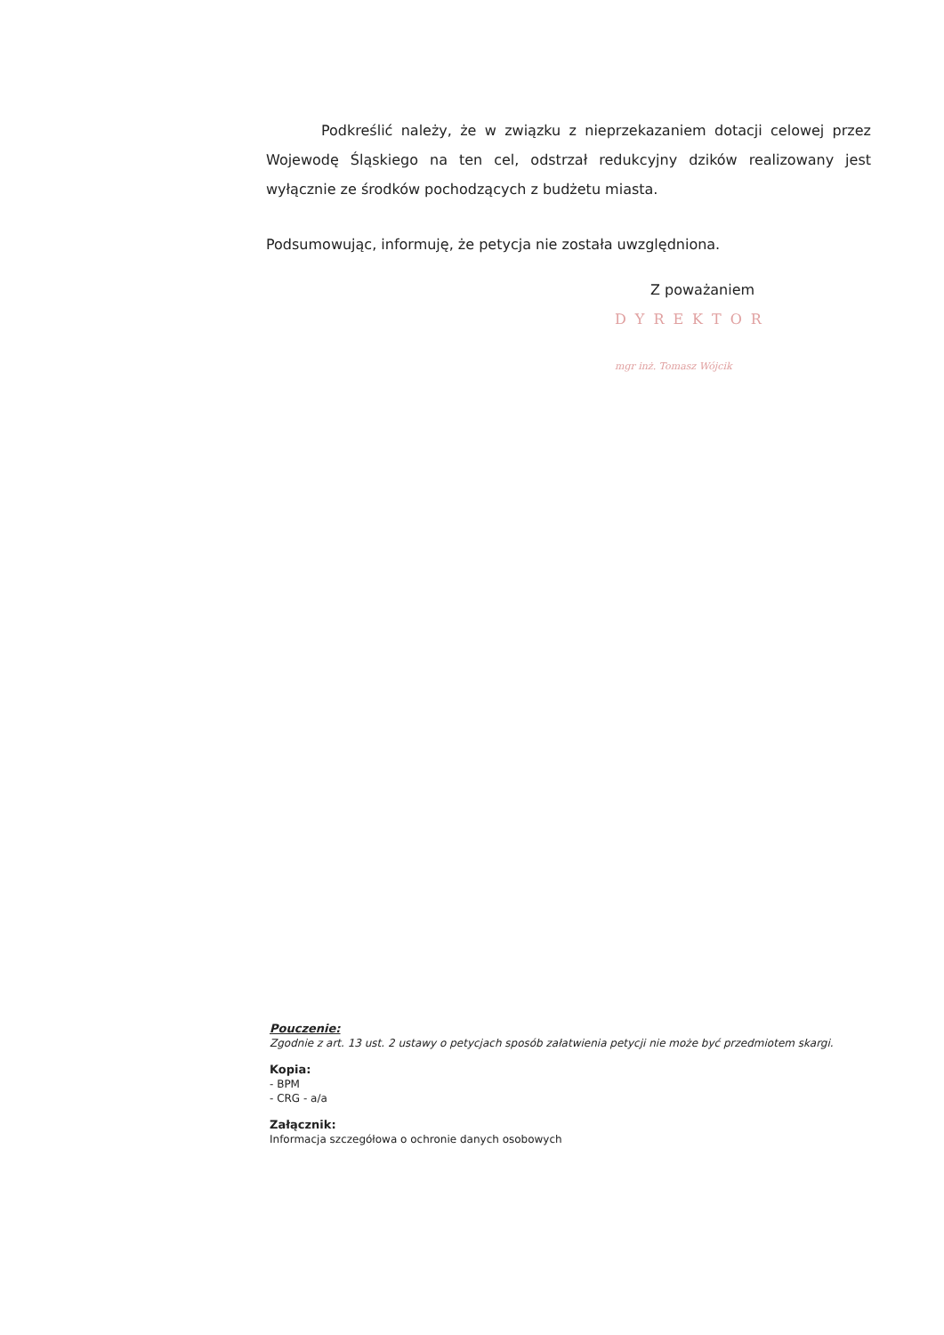Podkreślić należy, że w związku z nieprzekazaniem dotacji celowej przez Wojewodę Śląskiego na ten cel, odstrzał redukcyjny dzików realizowany jest wyłącznie ze środków pochodzących z budżetu miasta.
Podsumowując, informuję, że petycja nie została uwzględniona.
Z poważaniem
DYREKTOR
mgr inż. Tomasz Wójcik
Pouczenie:
Zgodnie z art. 13 ust. 2 ustawy o petycjach sposób załatwienia petycji nie może być przedmiotem skargi.
Kopia:
- BPM
- CRG - a/a
Załącznik:
Informacja szczegółowa o ochronie danych osobowych